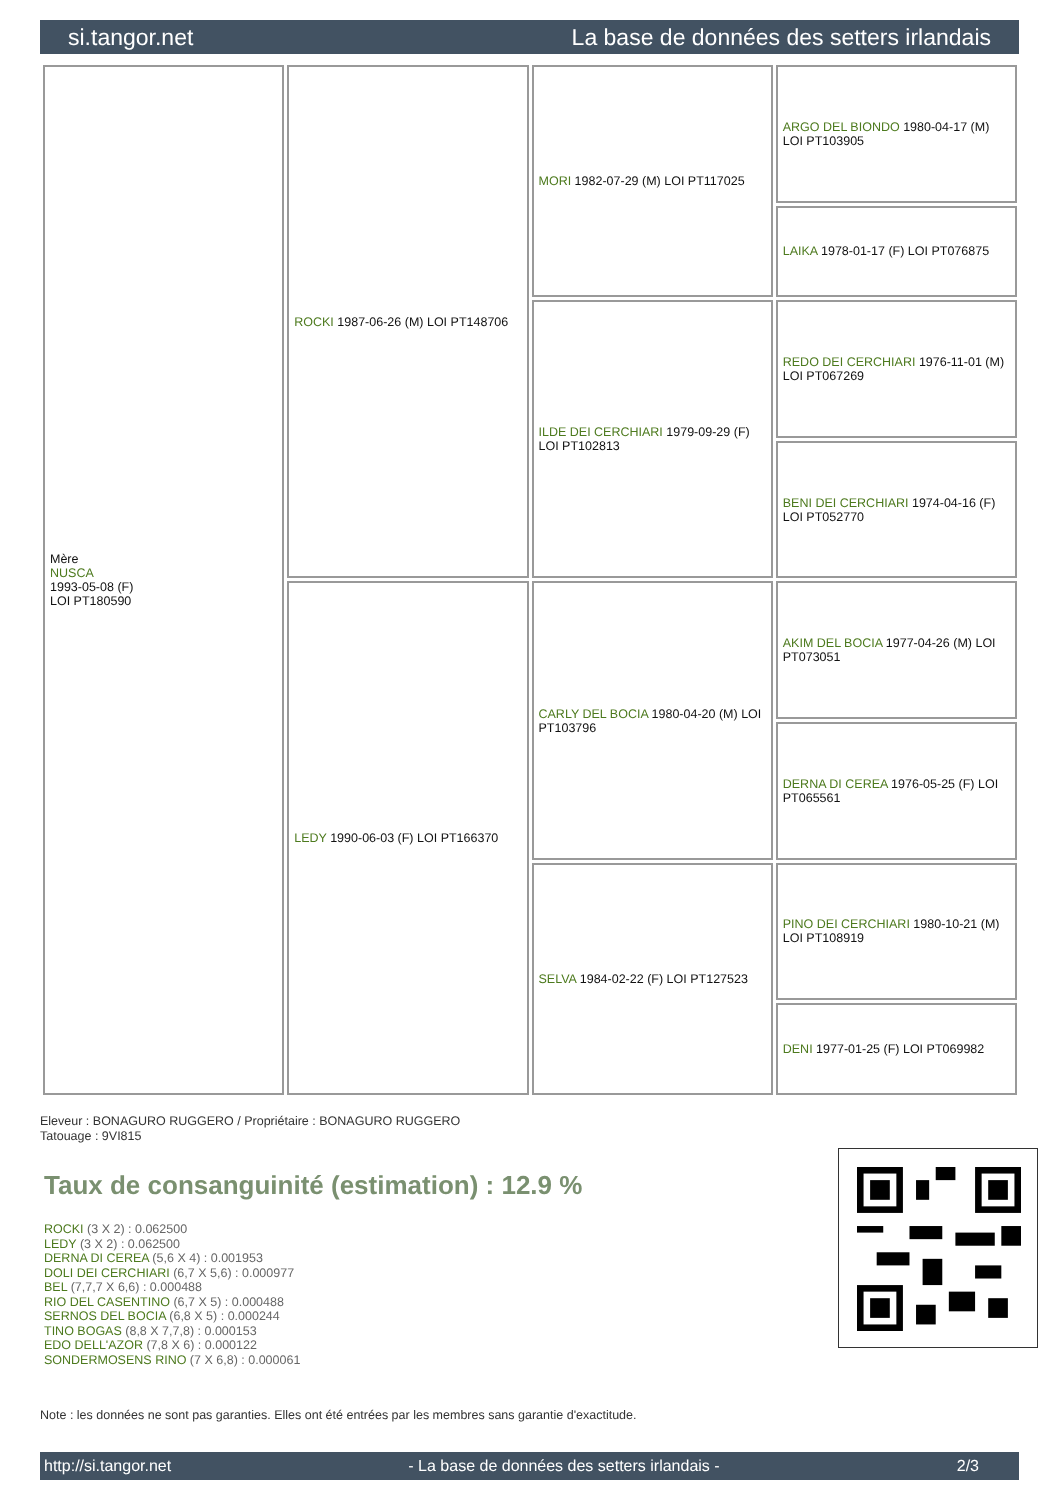si.tangor.net La base de données des setters irlandais
| Mère NUSCA 1993-05-08 (F) LOI PT180590 | ROCKI 1987-06-26 (M) LOI PT148706 | MORI 1982-07-29 (M) LOI PT117025 | ARGO DEL BIONDO 1980-04-17 (M) LOI PT103905 |
| | | | LAIKA 1978-01-17 (F) LOI PT076875 |
| | | ILDE DEI CERCHIARI 1979-09-29 (F) LOI PT102813 | REDO DEI CERCHIARI 1976-11-01 (M) LOI PT067269 |
| | | | BENI DEI CERCHIARI 1974-04-16 (F) LOI PT052770 |
| | LEDY 1990-06-03 (F) LOI PT166370 | CARLY DEL BOCIA 1980-04-20 (M) LOI PT103796 | AKIM DEL BOCIA 1977-04-26 (M) LOI PT073051 |
| | | | DERNA DI CEREA 1976-05-25 (F) LOI PT065561 |
| | | SELVA 1984-02-22 (F) LOI PT127523 | PINO DEI CERCHIARI 1980-10-21 (M) LOI PT108919 |
| | | | DENI 1977-01-25 (F) LOI PT069982 |
Eleveur : BONAGURO RUGGERO / Propriétaire : BONAGURO RUGGERO
Tatouage : 9VI815
Taux de consanguinité (estimation) : 12.9 %
ROCKI (3 X 2) : 0.062500
LEDY (3 X 2) : 0.062500
DERNA DI CEREA (5,6 X 4) : 0.001953
DOLI DEI CERCHIARI (6,7 X 5,6) : 0.000977
BEL (7,7,7 X 6,6) : 0.000488
RIO DEL CASENTINO (6,7 X 5) : 0.000488
SERNOS DEL BOCIA (6,8 X 5) : 0.000244
TINO BOGAS (8,8 X 7,7,8) : 0.000153
EDO DELL'AZOR (7,8 X 6) : 0.000122
SONDERMOSENS RINO (7 X 6,8) : 0.000061
Note : les données ne sont pas garanties. Elles ont été entrées par les membres sans garantie d'exactitude.
http://si.tangor.net - La base de données des setters irlandais - 2/3